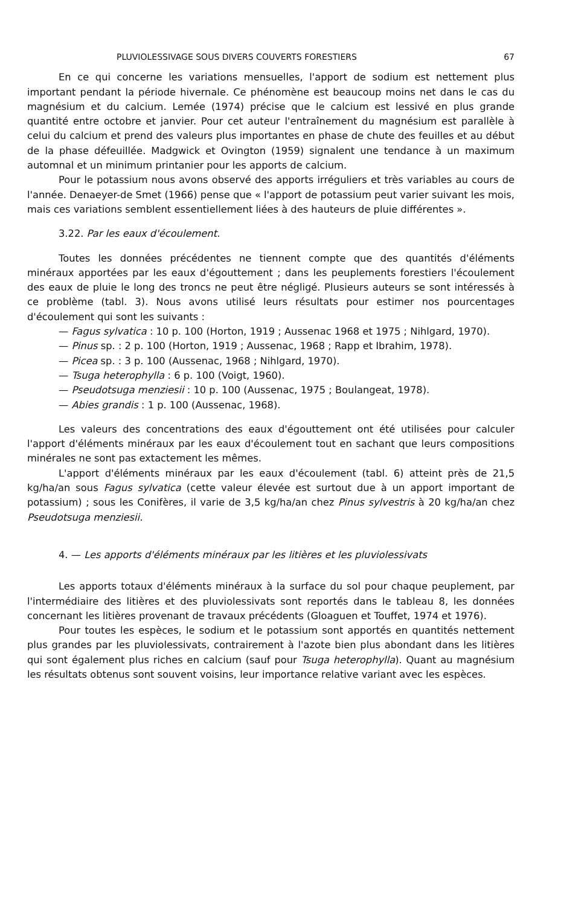PLUVIOLESSIVAGE SOUS DIVERS COUVERTS FORESTIERS 67
En ce qui concerne les variations mensuelles, l'apport de sodium est nettement plus important pendant la période hivernale. Ce phénomène est beaucoup moins net dans le cas du magnésium et du calcium. Lemée (1974) précise que le calcium est lessivé en plus grande quantité entre octobre et janvier. Pour cet auteur l'entraînement du magnésium est parallèle à celui du calcium et prend des valeurs plus importantes en phase de chute des feuilles et au début de la phase défeuillée. Madgwick et Ovington (1959) signalent une tendance à un maximum automnal et un minimum printanier pour les apports de calcium.
Pour le potassium nous avons observé des apports irréguliers et très variables au cours de l'année. Denaeyer-de Smet (1966) pense que « l'apport de potassium peut varier suivant les mois, mais ces variations semblent essentiellement liées à des hauteurs de pluie différentes ».
3.22. Par les eaux d'écoulement.
Toutes les données précédentes ne tiennent compte que des quantités d'éléments minéraux apportées par les eaux d'égouttement ; dans les peuplements forestiers l'écoulement des eaux de pluie le long des troncs ne peut être négligé. Plusieurs auteurs se sont intéressés à ce problème (tabl. 3). Nous avons utilisé leurs résultats pour estimer nos pourcentages d'écoulement qui sont les suivants :
— Fagus sylvatica : 10 p. 100 (Horton, 1919 ; Aussenac 1968 et 1975 ; Nihlgard, 1970).
— Pinus sp. : 2 p. 100 (Horton, 1919 ; Aussenac, 1968 ; Rapp et Ibrahim, 1978).
— Picea sp. : 3 p. 100 (Aussenac, 1968 ; Nihlgard, 1970).
— Tsuga heterophylla : 6 p. 100 (Voigt, 1960).
— Pseudotsuga menziesii : 10 p. 100 (Aussenac, 1975 ; Boulangeat, 1978).
— Abies grandis : 1 p. 100 (Aussenac, 1968).
Les valeurs des concentrations des eaux d'égouttement ont été utilisées pour calculer l'apport d'éléments minéraux par les eaux d'écoulement tout en sachant que leurs compositions minérales ne sont pas extactement les mêmes.
L'apport d'éléments minéraux par les eaux d'écoulement (tabl. 6) atteint près de 21,5 kg/ha/an sous Fagus sylvatica (cette valeur élevée est surtout due à un apport important de potassium) ; sous les Conifères, il varie de 3,5 kg/ha/an chez Pinus sylvestris à 20 kg/ha/an chez Pseudotsuga menziesii.
4. — Les apports d'éléments minéraux par les litières et les pluviolessivats
Les apports totaux d'éléments minéraux à la surface du sol pour chaque peuplement, par l'intermédiaire des litières et des pluviolessivats sont reportés dans le tableau 8, les données concernant les litières provenant de travaux précédents (Gloaguen et Touffet, 1974 et 1976).
Pour toutes les espèces, le sodium et le potassium sont apportés en quantités nettement plus grandes par les pluviolessivats, contrairement à l'azote bien plus abondant dans les litières qui sont également plus riches en calcium (sauf pour Tsuga heterophylla). Quant au magnésium les résultats obtenus sont souvent voisins, leur importance relative variant avec les espèces.